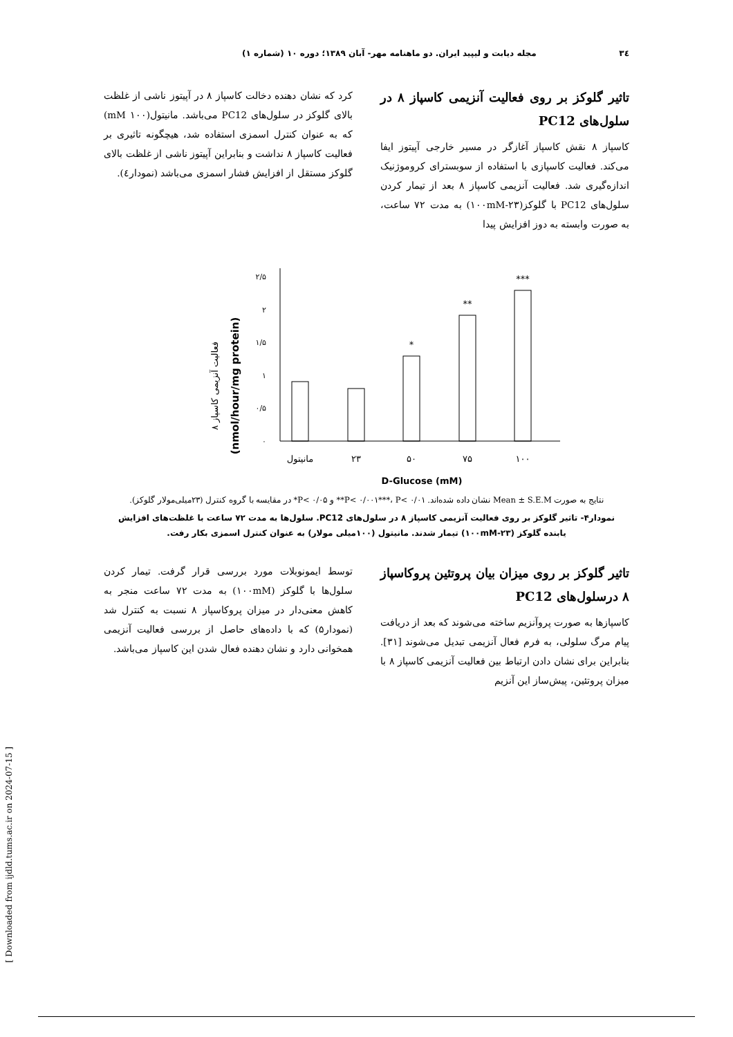۳٤ مجله دیابت و لیپید ایران. دو ماهنامه مهر- آبان ۱۳۸۹؛ دوره ۱۰ (شماره ۱)
تاثیر گلوکز بر روی فعالیت آنزیمی کاسپاز ۸ در سلول‌های PC12
کاسپاز ۸ نقش کاسپاز آغازگر در مسیر خارجی آپیتوز ایفا می‌کند. فعالیت کاسپازی با استفاده از سوبسترای کروموژنیک اندازه‌گیری شد. فعالیت آنزیمی کاسپاز ۸ بعد از تیمار کردن سلول‌های PC12 با گلوکز(۲۳-۱۰۰mM) به مدت ۷۲ ساعت، به صورت وابسته به دوز افزایش پیدا
کرد که نشان دهنده دخالت کاسپاز ۸ در آپیتوز ناشی از غلظت بالای گلوکز در سلول‌های PC12 می‌باشد. مانیتول(۱۰۰ mM) که به عنوان کنترل اسمزی استفاده شد، هیچگونه تاثیری بر فعالیت کاسپاز ۸ نداشت و بنابراین آپیتوز ناشی از غلظت بالای گلوکز مستقل از افزایش فشار اسمزی می‌باشد (نمودار٤).
فعالیت آنزیمی کاسپاز ۸
(nmol/hour/mg protein)
۰
۰/۵
۱
۱/۵
۲
۲/۵
*
**
***
مانیتول
۲۳
۵۰
۷۵
۱۰۰
D-Glucose (mM)
نتایج به صورت Mean ± S.E.M نشان داده شده‌اند. P< ۰/۰۰۱***، P< ۰/۰۱** و P< ۰/۰۵* در مقایسه با گروه کنترل (۲۳میلی‌مولار گلوکز).
نمودار۴- تاثیر گلوکز بر روی فعالیت آنزیمی کاسپاز ۸ در سلول‌های PC12. سلول‌ها به مدت ۷۲ ساعت با غلظت‌های افزایش یابنده گلوکز (۲۳-۱۰۰mM) تیمار شدند. مانیتول (۱۰۰میلی مولار) به عنوان کنترل اسمزی بکار رفت.
تاثیر گلوکز بر روی میزان بیان پروتئین پروکاسپاز ۸ درسلول‌های PC12
کاسپازها به صورت پروآنزیم ساخته می‌شوند که بعد از دریافت پیام مرگ سلولی، به فرم فعال آنزیمی تبدیل می‌شوند [۳۱]. بنابراین برای نشان دادن ارتباط بین فعالیت آنزیمی کاسپاز ۸ با میزان پروتئین، پیش‌ساز این آنزیم
توسط ایمونوبلات مورد بررسی قرار گرفت. تیمار کردن سلول‌ها با گلوکز (۱۰۰mM) به مدت ۷۲ ساعت منجر به کاهش معنی‌دار در میزان پروکاسپاز ۸ نسبت به کنترل شد (نمودار۵) که با داده‌های حاصل از بررسی فعالیت آنزیمی همخوانی دارد و نشان دهنده فعال شدن این کاسپاز می‌باشد.
[ Downloaded from ijdld.tums.ac.ir on 2024-07-15 ]